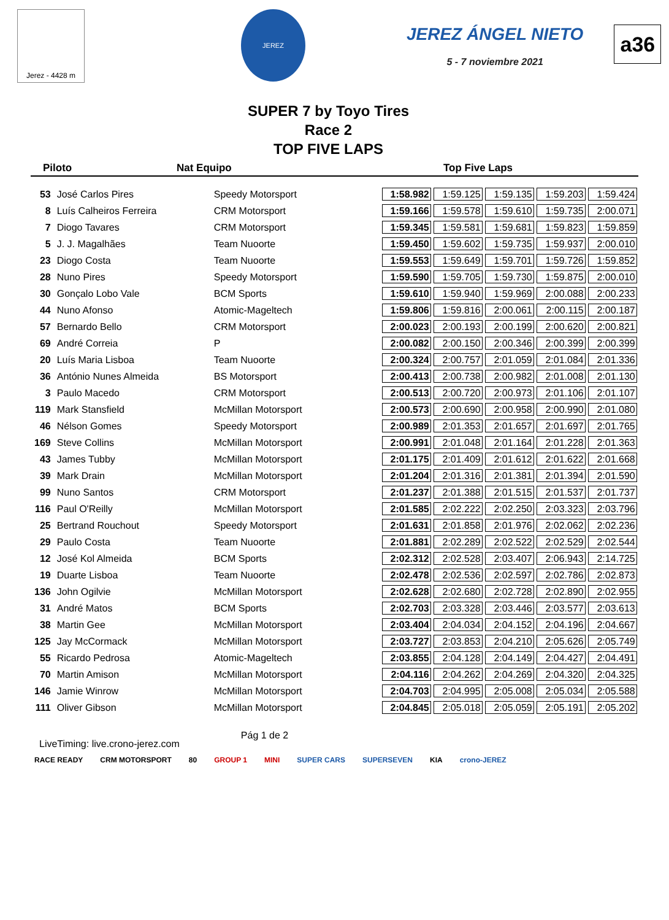Jerez - 4428 m
JEREZ
JEREZ ÁNGEL NIETO
5 - 7 noviembre 2021
a36
SUPER 7 by Toyo Tires
Race 2
TOP FIVE LAPS
Piloto Nat Equipo Top Five Laps
| 53 | José Carlos Pires | Speedy Motorsport | 1:58.982 | 1:59.125 | 1:59.135 | 1:59.203 | 1:59.424 |
| 8 | Luís Calheiros Ferreira | CRM Motorsport | 1:59.166 | 1:59.578 | 1:59.610 | 1:59.735 | 2:00.071 |
| 7 | Diogo Tavares | CRM Motorsport | 1:59.345 | 1:59.581 | 1:59.681 | 1:59.823 | 1:59.859 |
| 5 | J. J. Magalhães | Team Nuoorte | 1:59.450 | 1:59.602 | 1:59.735 | 1:59.937 | 2:00.010 |
| 23 | Diogo Costa | Team Nuoorte | 1:59.553 | 1:59.649 | 1:59.701 | 1:59.726 | 1:59.852 |
| 28 | Nuno Pires | Speedy Motorsport | 1:59.590 | 1:59.705 | 1:59.730 | 1:59.875 | 2:00.010 |
| 30 | Gonçalo Lobo Vale | BCM Sports | 1:59.610 | 1:59.940 | 1:59.969 | 2:00.088 | 2:00.233 |
| 44 | Nuno Afonso | Atomic-Mageltech | 1:59.806 | 1:59.816 | 2:00.061 | 2:00.115 | 2:00.187 |
| 57 | Bernardo Bello | CRM Motorsport | 2:00.023 | 2:00.193 | 2:00.199 | 2:00.620 | 2:00.821 |
| 69 | André Correia | P | 2:00.082 | 2:00.150 | 2:00.346 | 2:00.399 | 2:00.399 |
| 20 | Luís Maria Lisboa | Team Nuoorte | 2:00.324 | 2:00.757 | 2:01.059 | 2:01.084 | 2:01.336 |
| 36 | António Nunes Almeida | BS Motorsport | 2:00.413 | 2:00.738 | 2:00.982 | 2:01.008 | 2:01.130 |
| 3 | Paulo Macedo | CRM Motorsport | 2:00.513 | 2:00.720 | 2:00.973 | 2:01.106 | 2:01.107 |
| 119 | Mark Stansfield | McMillan Motorsport | 2:00.573 | 2:00.690 | 2:00.958 | 2:00.990 | 2:01.080 |
| 46 | Nélson Gomes | Speedy Motorsport | 2:00.989 | 2:01.353 | 2:01.657 | 2:01.697 | 2:01.765 |
| 169 | Steve Collins | McMillan Motorsport | 2:00.991 | 2:01.048 | 2:01.164 | 2:01.228 | 2:01.363 |
| 43 | James Tubby | McMillan Motorsport | 2:01.175 | 2:01.409 | 2:01.612 | 2:01.622 | 2:01.668 |
| 39 | Mark Drain | McMillan Motorsport | 2:01.204 | 2:01.316 | 2:01.381 | 2:01.394 | 2:01.590 |
| 99 | Nuno Santos | CRM Motorsport | 2:01.237 | 2:01.388 | 2:01.515 | 2:01.537 | 2:01.737 |
| 116 | Paul O'Reilly | McMillan Motorsport | 2:01.585 | 2:02.222 | 2:02.250 | 2:03.323 | 2:03.796 |
| 25 | Bertrand Rouchout | Speedy Motorsport | 2:01.631 | 2:01.858 | 2:01.976 | 2:02.062 | 2:02.236 |
| 29 | Paulo Costa | Team Nuoorte | 2:01.881 | 2:02.289 | 2:02.522 | 2:02.529 | 2:02.544 |
| 12 | José Kol Almeida | BCM Sports | 2:02.312 | 2:02.528 | 2:03.407 | 2:06.943 | 2:14.725 |
| 19 | Duarte Lisboa | Team Nuoorte | 2:02.478 | 2:02.536 | 2:02.597 | 2:02.786 | 2:02.873 |
| 136 | John Ogilvie | McMillan Motorsport | 2:02.628 | 2:02.680 | 2:02.728 | 2:02.890 | 2:02.955 |
| 31 | André Matos | BCM Sports | 2:02.703 | 2:03.328 | 2:03.446 | 2:03.577 | 2:03.613 |
| 38 | Martin Gee | McMillan Motorsport | 2:03.404 | 2:04.034 | 2:04.152 | 2:04.196 | 2:04.667 |
| 125 | Jay McCormack | McMillan Motorsport | 2:03.727 | 2:03.853 | 2:04.210 | 2:05.626 | 2:05.749 |
| 55 | Ricardo Pedrosa | Atomic-Mageltech | 2:03.855 | 2:04.128 | 2:04.149 | 2:04.427 | 2:04.491 |
| 70 | Martin Amison | McMillan Motorsport | 2:04.116 | 2:04.262 | 2:04.269 | 2:04.320 | 2:04.325 |
| 146 | Jamie Winrow | McMillan Motorsport | 2:04.703 | 2:04.995 | 2:05.008 | 2:05.034 | 2:05.588 |
| 111 | Oliver Gibson | McMillan Motorsport | 2:04.845 | 2:05.018 | 2:05.059 | 2:05.191 | 2:05.202 |
LiveTiming: live.crono-jerez.com Pág 1 de 2
RACE READY CRM MOTORSPORT 80 GROUP 1 MINI SUPER CARS SUPERSEVEN KIA crono-JEREZ